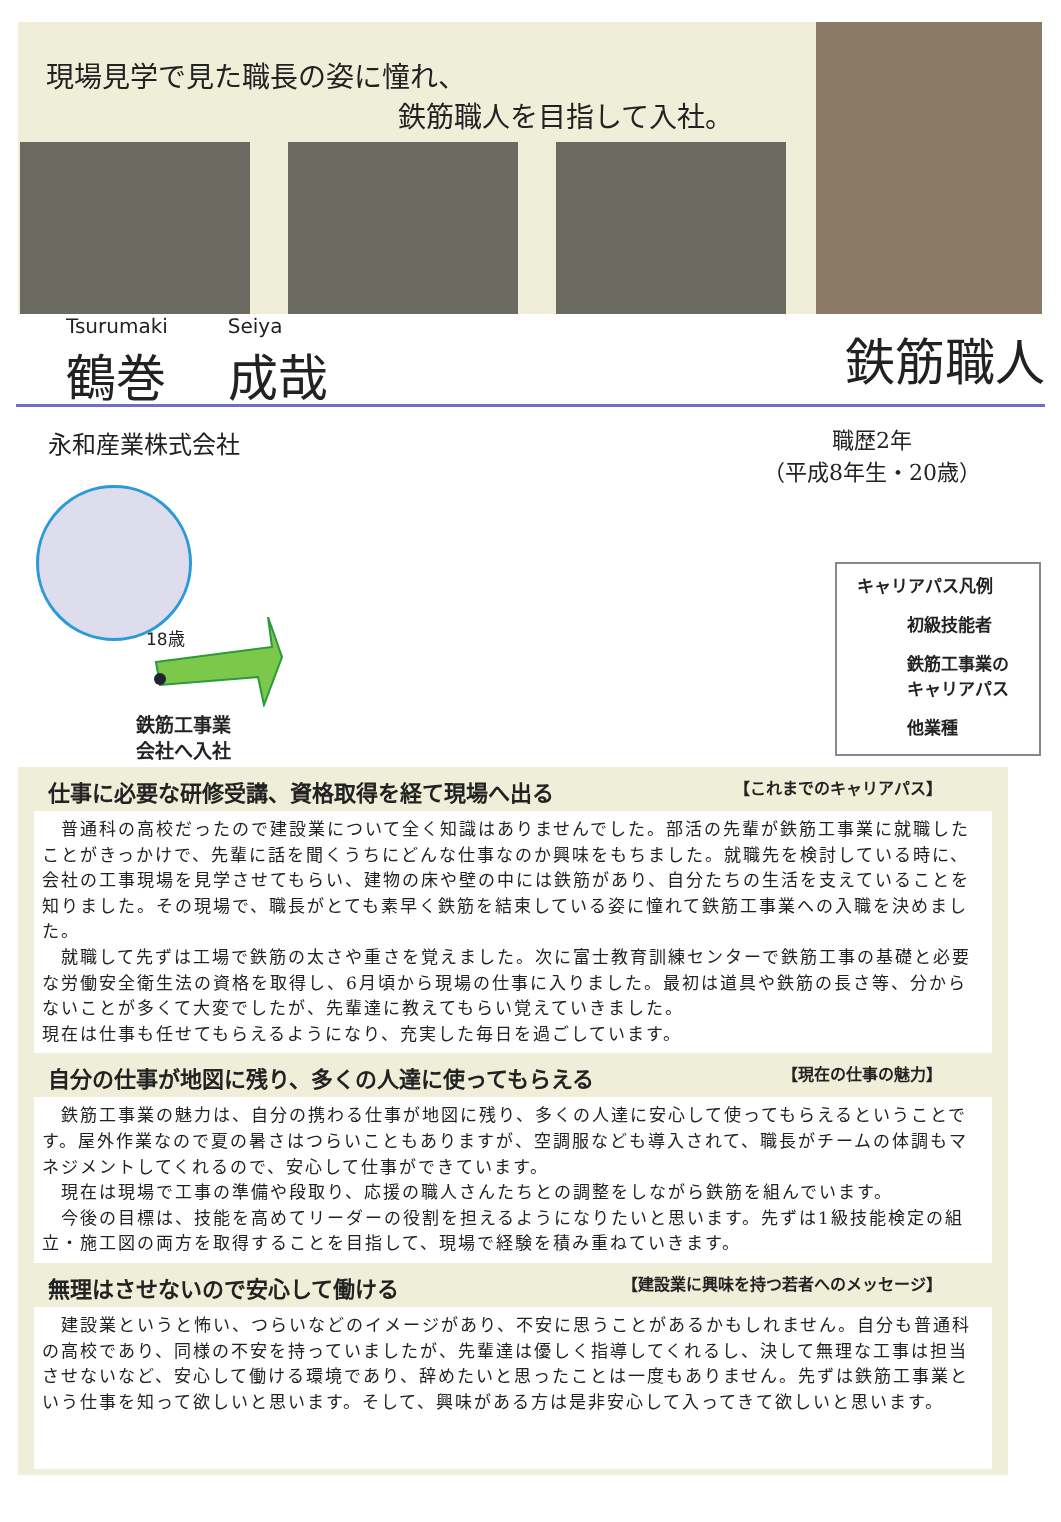現場見学で見た職長の姿に憧れ、
鉄筋職人を目指して入社。
Tsurumaki
鶴巻
Seiya
成哉
鉄筋職人
永和産業株式会社
職歴2年
（平成8年生・20歳）
18歳
鉄筋工事業
会社へ入社
キャリアパス凡例
初級技能者
鉄筋工事業の
キャリアパス
他業種
仕事に必要な研修受講、資格取得を経て現場へ出る 【これまでのキャリアパス】
　普通科の高校だったので建設業について全く知識はありませんでした。部活の先輩が鉄筋工事業に就職したことがきっかけで、先輩に話を聞くうちにどんな仕事なのか興味をもちました。就職先を検討している時に、会社の工事現場を見学させてもらい、建物の床や壁の中には鉄筋があり、自分たちの生活を支えていることを知りました。その現場で、職長がとても素早く鉄筋を結束している姿に憧れて鉄筋工事業への入職を決めました。
　就職して先ずは工場で鉄筋の太さや重さを覚えました。次に富士教育訓練センターで鉄筋工事の基礎と必要な労働安全衛生法の資格を取得し、6月頃から現場の仕事に入りました。最初は道具や鉄筋の長さ等、分からないことが多くて大変でしたが、先輩達に教えてもらい覚えていきました。
現在は仕事も任せてもらえるようになり、充実した毎日を過ごしています。
自分の仕事が地図に残り、多くの人達に使ってもらえる 【現在の仕事の魅力】
　鉄筋工事業の魅力は、自分の携わる仕事が地図に残り、多くの人達に安心して使ってもらえるということです。屋外作業なので夏の暑さはつらいこともありますが、空調服なども導入されて、職長がチームの体調もマネジメントしてくれるので、安心して仕事ができています。
　現在は現場で工事の準備や段取り、応援の職人さんたちとの調整をしながら鉄筋を組んでいます。
　今後の目標は、技能を高めてリーダーの役割を担えるようになりたいと思います。先ずは1級技能検定の組立・施工図の両方を取得することを目指して、現場で経験を積み重ねていきます。
無理はさせないので安心して働ける 【建設業に興味を持つ若者へのメッセージ】
　建設業というと怖い、つらいなどのイメージがあり、不安に思うことがあるかもしれません。自分も普通科の高校であり、同様の不安を持っていましたが、先輩達は優しく指導してくれるし、決して無理な工事は担当させないなど、安心して働ける環境であり、辞めたいと思ったことは一度もありません。先ずは鉄筋工事業という仕事を知って欲しいと思います。そして、興味がある方は是非安心して入ってきて欲しいと思います。